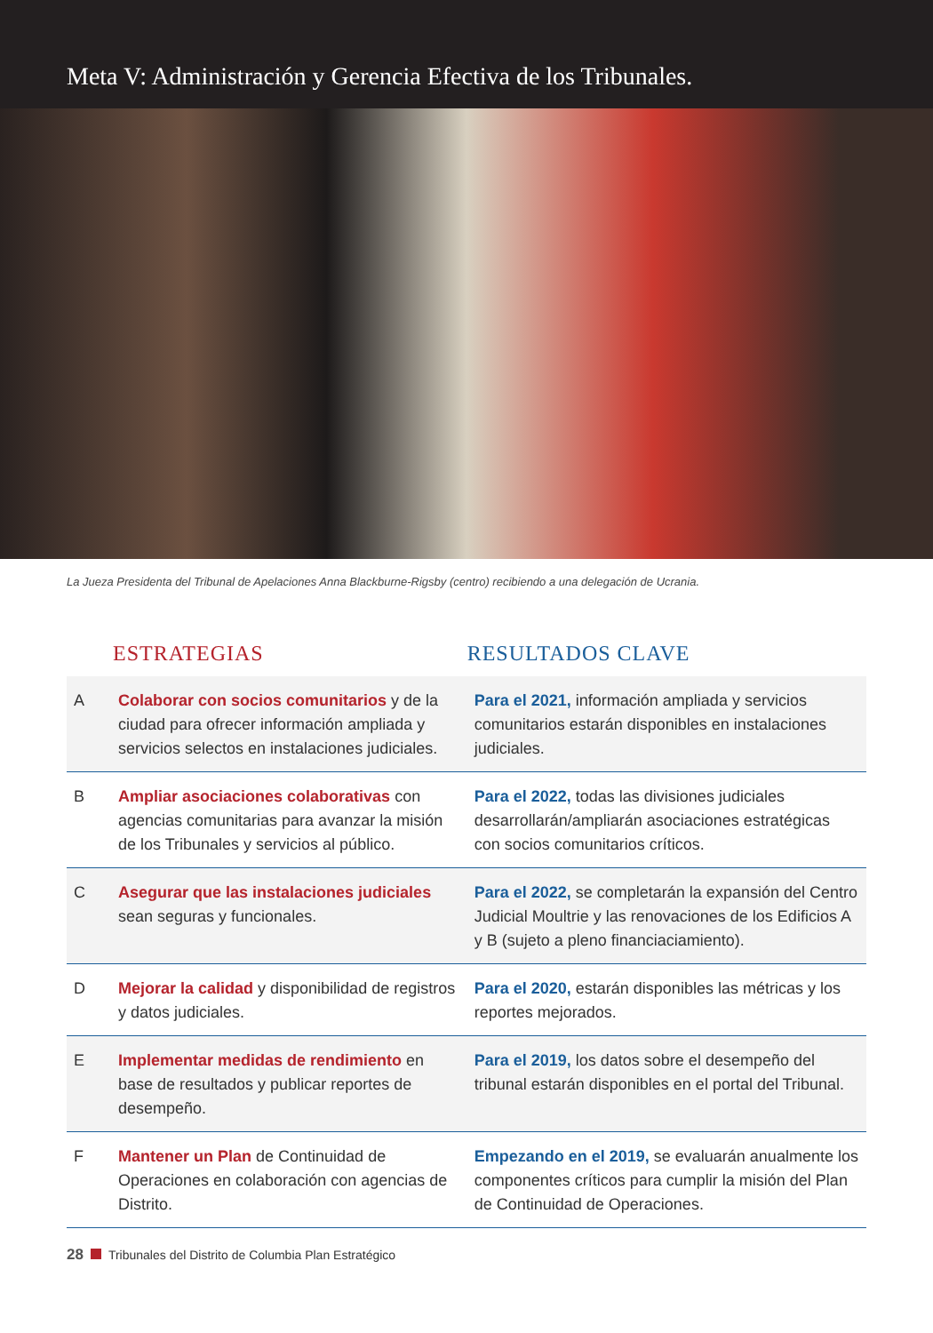Meta V: Administración y Gerencia Efectiva de los Tribunales.
La Jueza Presidenta del Tribunal de Apelaciones Anna Blackburne-Rigsby (centro) recibiendo a una delegación de Ucrania.
| ESTRATEGIAS | | RESULTADOS CLAVE |
| --- | --- | --- |
| A | Colaborar con socios comunitarios y de la ciudad para ofrecer información ampliada y servicios selectos en instalaciones judiciales. | Para el 2021, información ampliada y servicios comunitarios estarán disponibles en instalaciones judiciales. |
| B | Ampliar asociaciones colaborativas con agencias comunitarias para avanzar la misión de los Tribunales y servicios al público. | Para el 2022, todas las divisiones judiciales desarrollarán/ampliarán asociaciones estratégicas con socios comunitarios críticos. |
| C | Asegurar que las instalaciones judiciales sean seguras y funcionales. | Para el 2022, se completarán la expansión del Centro Judicial Moultrie y las renovaciones de los Edificios A y B (sujeto a pleno financiaciamiento). |
| D | Mejorar la calidad y disponibilidad de registros y datos judiciales. | Para el 2020, estarán disponibles las métricas y los reportes mejorados. |
| E | Implementar medidas de rendimiento en base de resultados y publicar reportes de desempeño. | Para el 2019, los datos sobre el desempeño del tribunal estarán disponibles en el portal del Tribunal. |
| F | Mantener un Plan de Continuidad de Operaciones en colaboración con agencias de Distrito. | Empezando en el 2019, se evaluarán anualmente los componentes críticos para cumplir la misión del Plan de Continuidad de Operaciones. |
28 Tribunales del Distrito de Columbia Plan Estratégico